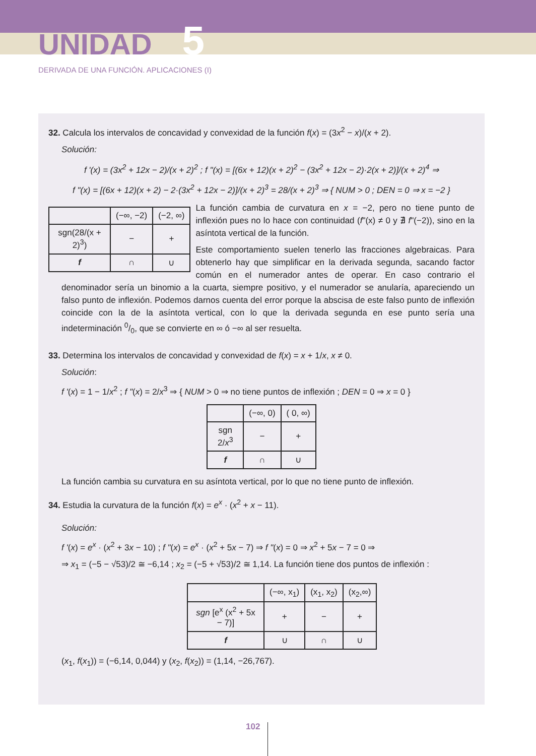UNIDAD 5
DERIVADA DE UNA FUNCIÓN. APLICACIONES (I)
32. Calcula los intervalos de concavidad y convexidad de la función f(x) = (3x<sup>2</sup> − x)/(x + 2).
Solución:
f '(x) = (3x<sup>2</sup> + 12x − 2)/(x + 2)<sup>2</sup> ; f "(x) = [(6x + 12)(x + 2)<sup>2</sup> − (3x<sup>2</sup> + 12x − 2)·2(x + 2)]/(x + 2)<sup>4</sup> ⇒
f "(x) = [(6x + 12)(x + 2) − 2·(3x<sup>2</sup> + 12x − 2)]/(x + 2)<sup>3</sup> = 28/(x + 2)<sup>3</sup> ⇒ { NUM > 0 ; DEN = 0 ⇒ x = −2 }
| | (−∞, −2) | (−2, ∞) |
| sgn(28/(x + 2)<sup>3</sup>) | − | + |
| f | ∩ | ∪ |
La función cambia de curvatura en x = −2, pero no tiene punto de inflexión pues no lo hace con continuidad (f"(x) ≠ 0 y ∄ f"(−2)), sino en la asíntota vertical de la función.
Este comportamiento suelen tenerlo las fracciones algebraicas. Para obtenerlo hay que simplificar en la derivada segunda, sacando factor común en el numerador antes de operar. En caso contrario el denominador sería un binomio a la cuarta, siempre positivo, y el numerador se anularía, apareciendo un falso punto de inflexión. Podemos darnos cuenta del error porque la abscisa de este falso punto de inflexión coincide con la de la asíntota vertical, con lo que la derivada segunda en ese punto sería una indeterminación 0/0, que se convierte en ∞ ó −∞ al ser resuelta.
33. Determina los intervalos de concavidad y convexidad de f(x) = x + 1/x, x ≠ 0.
Solución:
f '(x) = 1 − 1/x<sup>2</sup> ; f "(x) = 2/x<sup>3</sup> ⇒ { NUM > 0 ⇒ no tiene puntos de inflexión ; DEN = 0 ⇒ x = 0 }
| | (−∞, 0) | ( 0, ∞) |
| sgn 2/ x<sup>3</sup> | − | + |
| f | ∩ | ∪ |
La función cambia su curvatura en su asíntota vertical, por lo que no tiene punto de inflexión.
34. Estudia la curvatura de la función f(x) = e<sup>x</sup> · (x<sup>2</sup> + x − 11).
Solución:
f '(x) = e<sup>x</sup> · (x<sup>2</sup> + 3x − 10) ; f "(x) = e<sup>x</sup> · (x<sup>2</sup> + 5x − 7) ⇒ f "(x) = 0 ⇒ x<sup>2</sup> + 5x − 7 = 0 ⇒
⇒ x<sub>1</sub> = (−5 − √53)/2 ≅ −6,14 ; x<sub>2</sub> = (−5 + √53)/2 ≅ 1,14. La función tiene dos puntos de inflexión :
| | (−∞, x<sub>1</sub>) | (x<sub>1</sub>, x<sub>2</sub>) | (x<sub>2</sub>,∞) |
| sgn [e<sup>x</sup> (x<sup>2</sup> + 5x − 7)] | + | − | + |
| f | ∪ | ∩ | ∪ |
(x<sub>1</sub>, f(x<sub>1</sub>)) = (−6,14, 0,044) y (x<sub>2</sub>, f(x<sub>2</sub>)) = (1,14, −26,767).
102